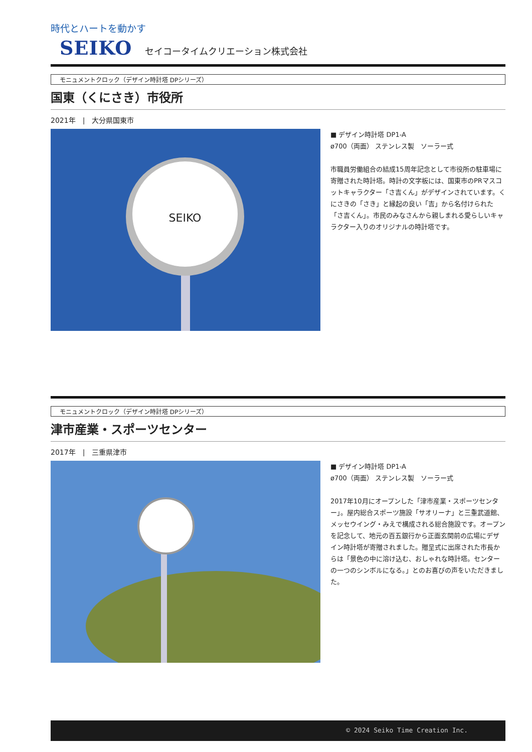時代とハートを動かす
SEIKO セイコータイムクリエーション株式会社
モニュメントクロック（デザイン時計塔 DPシリーズ）
国東（くにさき）市役所
2021年　|　大分県国東市
SEIKO
■ デザイン時計塔 DP1-A
ø700（両面） ステンレス製　ソーラー式
市職員労働組合の結成15周年記念として市役所の駐車場に寄贈された時計塔。時計の文字板には、国東市のPRマスコットキャラクター「さ吉くん」がデザインされています。くにさきの「さき」と縁起の良い「吉」から名付けられた「さ吉くん」。市民のみなさんから親しまれる愛らしいキャラクター入りのオリジナルの時計塔です。
モニュメントクロック（デザイン時計塔 DPシリーズ）
津市産業・スポーツセンター
2017年　|　三重県津市
■ デザイン時計塔 DP1-A
ø700（両面） ステンレス製　ソーラー式
2017年10月にオープンした「津市産業・スポーツセンター」。屋内総合スポーツ施設「サオリーナ」と三重武道館、メッセウイング・みえで構成される総合施設です。オープンを記念して、地元の百五銀行から正面玄関前の広場にデザイン時計塔が寄贈されました。贈呈式に出席された市長からは「景色の中に溶け込む、おしゃれな時計塔。センターの一つのシンボルになる。」とのお喜びの声をいただきました。
© 2024 Seiko Time Creation Inc.